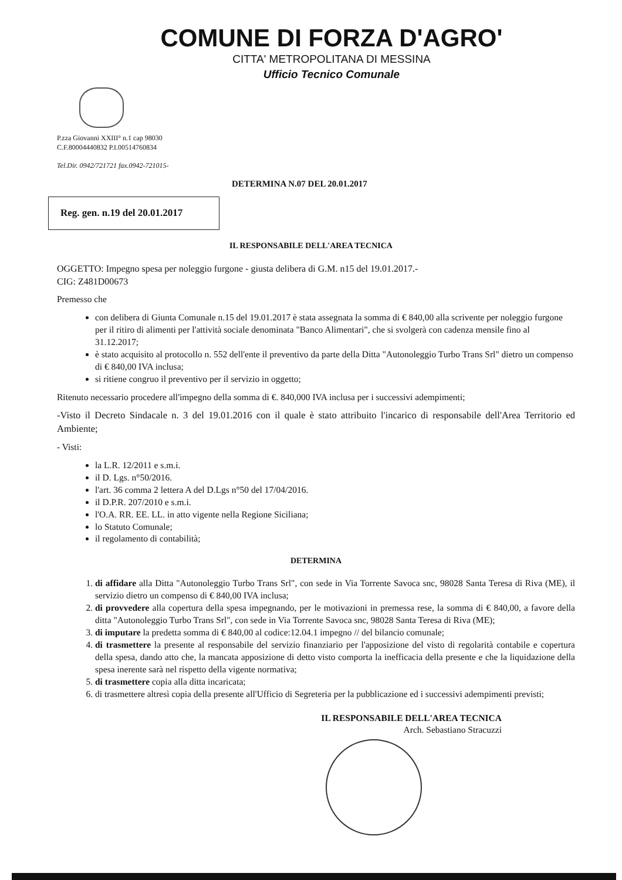COMUNE DI FORZA D'AGRO'
CITTA' METROPOLITANA DI MESSINA
Ufficio Tecnico Comunale
P.zza Giovanni XXIII° n.1 cap 98030
C.F.80004440832 P.I.00514760834
Tel.Dir. 0942/721721 fax.0942-721015-
DETERMINA N.07 DEL 20.01.2017
Reg. gen. n.19 del 20.01.2017
IL RESPONSABILE DELL'AREA TECNICA
OGGETTO: Impegno spesa per noleggio furgone - giusta delibera di G.M. n15 del 19.01.2017.-
CIG: Z481D00673
Premesso che
con delibera di Giunta Comunale n.15 del 19.01.2017 è stata assegnata la somma di € 840,00 alla scrivente per noleggio furgone per il ritiro di alimenti per l'attività sociale denominata "Banco Alimentari", che si svolgerà con cadenza mensile fino al 31.12.2017;
è stato acquisito al protocollo n. 552 dell'ente il preventivo da parte della Ditta "Autonoleggio Turbo Trans Srl" dietro un compenso di € 840,00 IVA inclusa;
si ritiene congruo il preventivo per il servizio in oggetto;
Ritenuto necessario procedere all'impegno della somma di €. 840,000 IVA inclusa per i successivi adempimenti;
-Visto il Decreto Sindacale n. 3 del 19.01.2016 con il quale è stato attribuito l'incarico di responsabile dell'Area Territorio ed Ambiente;
- Visti:
la L.R. 12/2011 e s.m.i.
il D. Lgs. n°50/2016.
l'art. 36 comma 2 lettera A del D.Lgs n°50 del 17/04/2016.
il D.P.R. 207/2010 e s.m.i.
l'O.A. RR. EE. LL. in atto vigente nella Regione Siciliana;
lo Statuto Comunale;
il regolamento di contabilità;
DETERMINA
1. di affidare alla Ditta "Autonoleggio Turbo Trans Srl", con sede in Via Torrente Savoca snc, 98028 Santa Teresa di Riva (ME), il servizio dietro un compenso di € 840,00 IVA inclusa;
2. di provvedere alla copertura della spesa impegnando, per le motivazioni in premessa rese, la somma di € 840,00, a favore della ditta "Autonoleggio Turbo Trans Srl", con sede in Via Torrente Savoca snc, 98028 Santa Teresa di Riva (ME);
3. di imputare la predetta somma di € 840,00 al codice:12.04.1 impegno // del bilancio comunale;
4. di trasmettere la presente al responsabile del servizio finanziario per l'apposizione del visto di regolarità contabile e copertura della spesa, dando atto che, la mancata apposizione di detto visto comporta la inefficacia della presente e che la liquidazione della spesa inerente sarà nel rispetto della vigente normativa;
5. di trasmettere copia alla ditta incaricata;
6. di trasmettere altresì copia della presente all'Ufficio di Segreteria per la pubblicazione ed i successivi adempimenti previsti;
IL RESPONSABILE DELL'AREA TECNICA
Arch. Sebastiano Stracuzzi